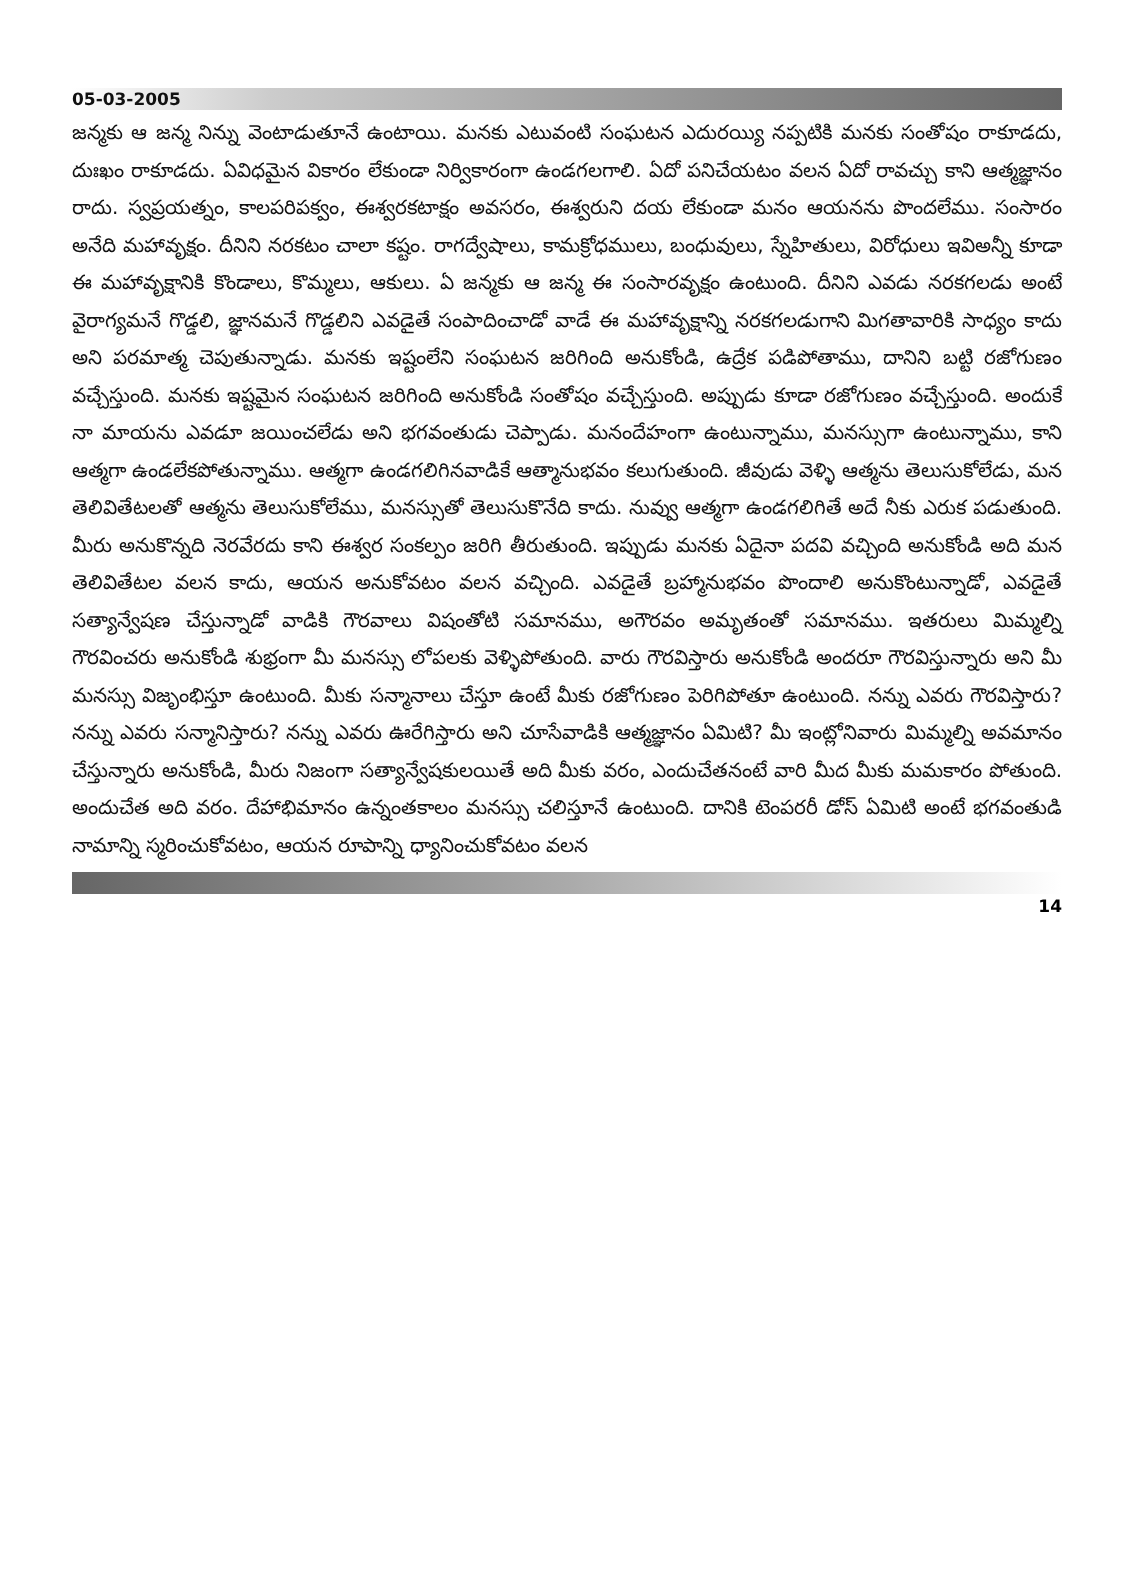05-03-2005
జన్మకు ఆ జన్మ నిన్ను వెంటాడుతూనే ఉంటాయి. మనకు ఎటువంటి సంఘటన ఎదురయ్యి నప్పటికి మనకు సంతోషం రాకూడదు, దుఃఖం రాకూడదు. ఏవిధమైన వికారం లేకుండా నిర్వికారంగా ఉండగలగాలి. ఏదో పనిచేయటం వలన ఏదో రావచ్చు కాని ఆత్మజ్ఞానం రాదు. స్వప్రయత్నం, కాలపరిపక్వం, ఈశ్వరకటాక్షం అవసరం, ఈశ్వరుని దయ లేకుండా మనం ఆయనను పొందలేము. సంసారం అనేది మహావృక్షం. దీనిని నరకటం చాలా కష్టం. రాగద్వేషాలు, కామక్రోధములు, బంధువులు, స్నేహితులు, విరోధులు ఇవిఅన్నీ కూడా ఈ మహావృక్షానికి కొండాలు, కొమ్మలు, ఆకులు. ఏ జన్మకు ఆ జన్మ ఈ సంసారవృక్షం ఉంటుంది. దీనిని ఎవడు నరకగలడు అంటే వైరాగ్యమనే గొడ్డలి, జ్ఞానమనే గొడ్డలిని ఎవడైతే సంపాదించాడో వాడే ఈ మహావృక్షాన్ని నరకగలడుగాని మిగతావారికి సాధ్యం కాదు అని పరమాత్మ చెపుతున్నాడు. మనకు ఇష్టంలేని సంఘటన జరిగింది అనుకోండి, ఉద్రేక పడిపోతాము, దానిని బట్టి రజోగుణం వచ్చేస్తుంది. మనకు ఇష్టమైన సంఘటన జరిగింది అనుకోండి సంతోషం వచ్చేస్తుంది. అప్పుడు కూడా రజోగుణం వచ్చేస్తుంది. అందుకే నా మాయను ఎవడూ జయించలేడు అని భగవంతుడు చెప్పాడు. మనందేహంగా ఉంటున్నాము, మనస్సుగా ఉంటున్నాము, కాని ఆత్మగా ఉండలేకపోతున్నాము. ఆత్మగా ఉండగలిగినవాడికే ఆత్మానుభవం కలుగుతుంది. జీవుడు వెళ్ళి ఆత్మను తెలుసుకోలేడు, మన తెలివితేటలతో ఆత్మను తెలుసుకోలేము, మనస్సుతో తెలుసుకొనేది కాదు. నువ్వు ఆత్మగా ఉండగలిగితే అదే నీకు ఎరుక పడుతుంది. మీరు అనుకొన్నది నెరవేరదు కాని ఈశ్వర సంకల్పం జరిగి తీరుతుంది. ఇప్పుడు మనకు ఏదైనా పదవి వచ్చింది అనుకోండి అది మన తెలివితేటల వలన కాదు, ఆయన అనుకోవటం వలన వచ్చింది. ఎవడైతే బ్రహ్మానుభవం పొందాలి అనుకొంటున్నాడో, ఎవడైతే సత్యాన్వేషణ చేస్తున్నాడో వాడికి గౌరవాలు విషంతోటి సమానము, అగౌరవం అమృతంతో సమానము. ఇతరులు మిమ్మల్ని గౌరవించరు అనుకోండి శుభ్రంగా మీ మనస్సు లోపలకు వెళ్ళిపోతుంది. వారు గౌరవిస్తారు అనుకోండి అందరూ గౌరవిస్తున్నారు అని మీ మనస్సు విజృంభిస్తూ ఉంటుంది. మీకు సన్మానాలు చేస్తూ ఉంటే మీకు రజోగుణం పెరిగిపోతూ ఉంటుంది. నన్ను ఎవరు గౌరవిస్తారు? నన్ను ఎవరు సన్మానిస్తారు? నన్ను ఎవరు ఊరేగిస్తారు అని చూసేవాడికి ఆత్మజ్ఞానం ఏమిటి? మీ ఇంట్లోనివారు మిమ్మల్ని అవమానం చేస్తున్నారు అనుకోండి, మీరు నిజంగా సత్యాన్వేషకులయితే అది మీకు వరం, ఎందుచేతనంటే వారి మీద మీకు మమకారం పోతుంది. అందుచేత అది వరం. దేహాభిమానం ఉన్నంతకాలం మనస్సు చలిస్తూనే ఉంటుంది. దానికి టెంపరరీ డోస్ ఏమిటి అంటే భగవంతుడి నామాన్ని స్మరించుకోవటం, ఆయన రూపాన్ని ధ్యానించుకోవటం వలన
14